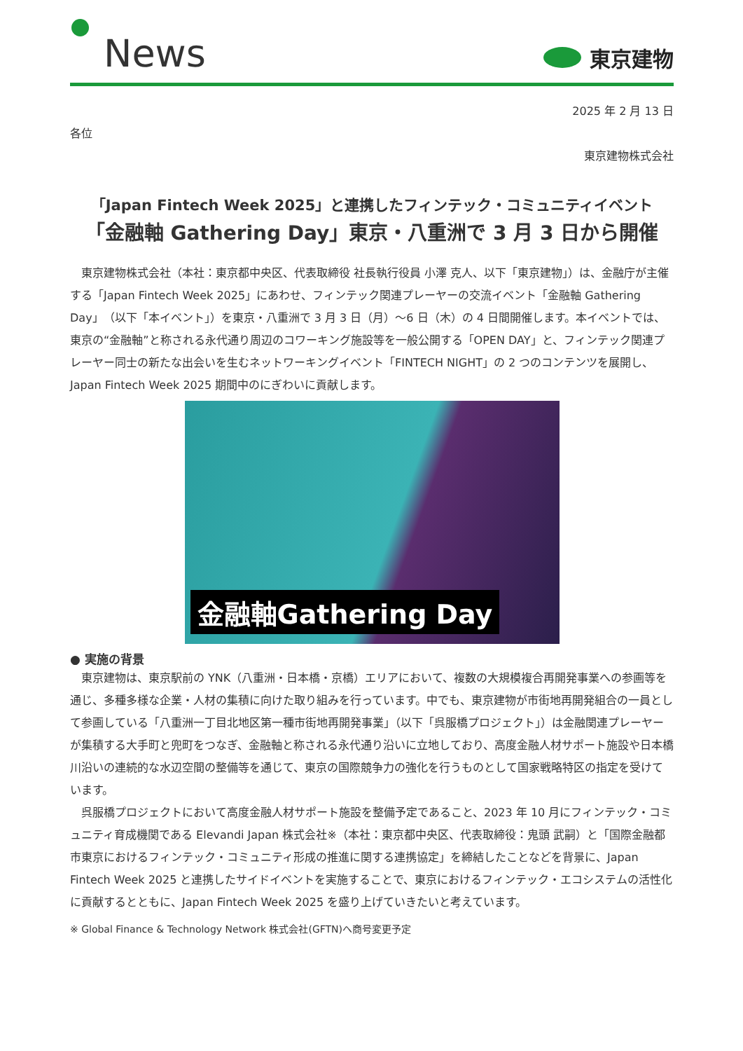News
東京建物
2025 年 2 月 13 日
各位
東京建物株式会社
「Japan Fintech Week 2025」と連携したフィンテック・コミュニティイベント
「金融軸 Gathering Day」東京・八重洲で 3 月 3 日から開催
東京建物株式会社（本社：東京都中央区、代表取締役 社長執行役員 小澤 克人、以下「東京建物」）は、金融庁が主催する「Japan Fintech Week 2025」にあわせ、フィンテック関連プレーヤーの交流イベント「金融軸 Gathering Day」（以下「本イベント」）を東京・八重洲で 3 月 3 日（月）～6 日（木）の 4 日間開催します。本イベントでは、東京の“金融軸”と称される永代通り周辺のコワーキング施設等を一般公開する「OPEN DAY」と、フィンテック関連プレーヤー同士の新たな出会いを生むネットワーキングイベント「FINTECH NIGHT」の 2 つのコンテンツを展開し、Japan Fintech Week 2025 期間中のにぎわいに貢献します。
金融軸Gathering Day
● 実施の背景
東京建物は、東京駅前の YNK（八重洲・日本橋・京橋）エリアにおいて、複数の大規模複合再開発事業への参画等を通じ、多種多様な企業・人材の集積に向けた取り組みを行っています。中でも、東京建物が市街地再開発組合の一員として参画している「八重洲一丁目北地区第一種市街地再開発事業」（以下「呉服橋プロジェクト」）は金融関連プレーヤーが集積する大手町と兜町をつなぎ、金融軸と称される永代通り沿いに立地しており、高度金融人材サポート施設や日本橋川沿いの連続的な水辺空間の整備等を通じて、東京の国際競争力の強化を行うものとして国家戦略特区の指定を受けています。
呉服橋プロジェクトにおいて高度金融人材サポート施設を整備予定であること、2023 年 10 月にフィンテック・コミュニティ育成機関である Elevandi Japan 株式会社※（本社：東京都中央区、代表取締役：鬼頭 武嗣）と「国際金融都市東京におけるフィンテック・コミュニティ形成の推進に関する連携協定」を締結したことなどを背景に、Japan Fintech Week 2025 と連携したサイドイベントを実施することで、東京におけるフィンテック・エコシステムの活性化に貢献するとともに、Japan Fintech Week 2025 を盛り上げていきたいと考えています。
※ Global Finance & Technology Network 株式会社(GFTN)へ商号変更予定